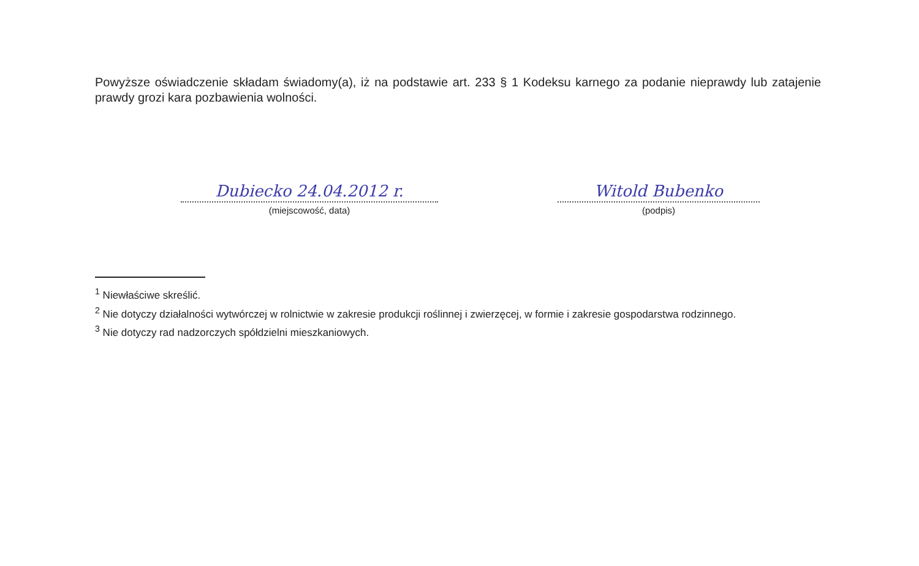Powyższe oświadczenie składam świadomy(a), iż na podstawie art. 233 § 1 Kodeksu karnego za podanie nieprawdy lub zatajenie prawdy grozi kara pozbawienia wolności.
Dubiecko 24.04.2012 r.
(miejscowość, data)
Witold Bubenko
(podpis)
<sup>1</sup> Niewłaściwe skreślić.
<sup>2</sup> Nie dotyczy działalności wytwórczej w rolnictwie w zakresie produkcji roślinnej i zwierzęcej, w formie i zakresie gospodarstwa rodzinnego.
<sup>3</sup> Nie dotyczy rad nadzorczych spółdzielni mieszkaniowych.